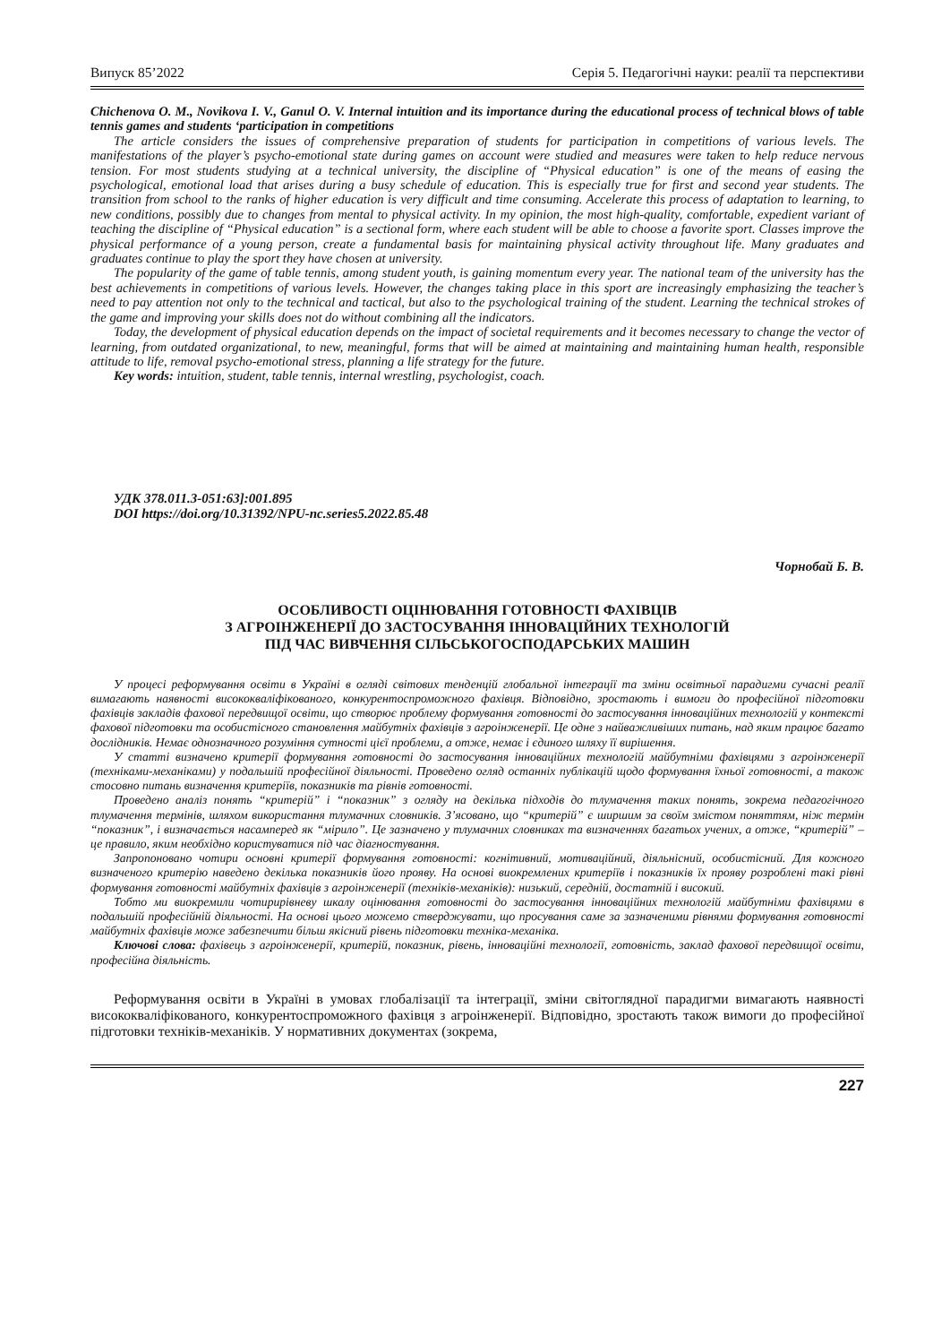Випуск 85’2022 Серія 5. Педагогічні науки: реалії та перспективи
Chichenova O. M., Novikova I. V., Ganul O. V. Internal intuition and its importance during the educational process of technical blows of table tennis games and students ‘participation in competitions
The article considers the issues of comprehensive preparation of students for participation in competitions of various levels. The manifestations of the player’s psycho-emotional state during games on account were studied and measures were taken to help reduce nervous tension. For most students studying at a technical university, the discipline of “Physical education” is one of the means of easing the psychological, emotional load that arises during a busy schedule of education. This is especially true for first and second year students. The transition from school to the ranks of higher education is very difficult and time consuming. Accelerate this process of adaptation to learning, to new conditions, possibly due to changes from mental to physical activity. In my opinion, the most high-quality, comfortable, expedient variant of teaching the discipline of “Physical education” is a sectional form, where each student will be able to choose a favorite sport. Classes improve the physical performance of a young person, create a fundamental basis for maintaining physical activity throughout life. Many graduates and graduates continue to play the sport they have chosen at university.
The popularity of the game of table tennis, among student youth, is gaining momentum every year. The national team of the university has the best achievements in competitions of various levels. However, the changes taking place in this sport are increasingly emphasizing the teacher’s need to pay attention not only to the technical and tactical, but also to the psychological training of the student. Learning the technical strokes of the game and improving your skills does not do without combining all the indicators.
Today, the development of physical education depends on the impact of societal requirements and it becomes necessary to change the vector of learning, from outdated organizational, to new, meaningful, forms that will be aimed at maintaining and maintaining human health, responsible attitude to life, removal psycho-emotional stress, planning a life strategy for the future.
Key words: intuition, student, table tennis, internal wrestling, psychologist, coach.
УДК 378.011.3-051:63]:001.895
DOI https://doi.org/10.31392/NPU-nc.series5.2022.85.48
Чорнобай Б. В.
ОСОБЛИВОСТІ ОЦІНЮВАННЯ ГОТОВНОСТІ ФАХІВЦІВ
З АГРОІНЖЕНЕРІЇ ДО ЗАСТОСУВАННЯ ІННОВАЦІЙНИХ ТЕХНОЛОГІЙ
ПІД ЧАС ВИВЧЕННЯ СІЛЬСЬКОГОСПОДАРСЬКИХ МАШИН
У процесі реформування освіти в Україні в огляді світових тенденцій глобальної інтеграції та зміни освітньої парадигми сучасні реалії вимагають наявності висококваліфікованого, конкурентоспроможного фахівця. Відповідно, зростають і вимоги до професійної підготовки фахівців закладів фахової передвищої освіти, що створює проблему формування готовності до застосування інноваційних технологій у контексті фахової підготовки та особистісного становлення майбутніх фахівців з агроінженерії. Це одне з найважливіших питань, над яким працює багато дослідників. Немає однозначного розуміння сутності цієї проблеми, а отже, немає і єдиного шляху її вирішення.
У статті визначено критерії формування готовності до застосування інноваційних технологій майбутніми фахівцями з агроінженерії (техніками-механіками) у подальшій професійної діяльності. Проведено огляд останніх публікацій щодо формування їхньої готовності, а також стосовно питань визначення критеріїв, показників та рівнів готовності.
Проведено аналіз понять “критерій” і “показник” з огляду на декілька підходів до тлумачення таких понять, зокрема педагогічного тлумачення термінів, шляхом використання тлумачних словників. З’ясовано, що “критерій” є ширшим за своїм змістом поняттям, ніж термін “показник”, і визначається насамперед як “мірило”. Це зазначено у тлумачних словниках та визначеннях багатьох учених, а отже, “критерій” – це правило, яким необхідно користуватися під час діагностування.
Запропоновано чотири основні критерії формування готовності: когнітивний, мотиваційний, діяльнісний, особистісний. Для кожного визначеного критерію наведено декілька показників його прояву. На основі виокремлених критеріїв і показників їх прояву розроблені такі рівні формування готовності майбутніх фахівців з агроінженерії (техніків-механіків): низький, середній, достатній і високий.
Тобто ми виокремили чотирирівневу шкалу оцінювання готовності до застосування інноваційних технологій майбутніми фахівцями в подальшій професійній діяльності. На основі цього можемо стверджувати, що просування саме за зазначеними рівнями формування готовності майбутніх фахівців може забезпечити більш якісний рівень підготовки техніка-механіка.
Ключові слова: фахівець з агроінженерії, критерій, показник, рівень, інноваційні технології, готовність, заклад фахової передвищої освіти, професійна діяльність.
Реформування освіти в Україні в умовах глобалізації та інтеграції, зміни світоглядної парадигми вимагають наявності висококваліфікованого, конкурентоспроможного фахівця з агроінженерії. Відповідно, зростають також вимоги до професійної підготовки техніків-механіків. У нормативних документах (зокрема,
227